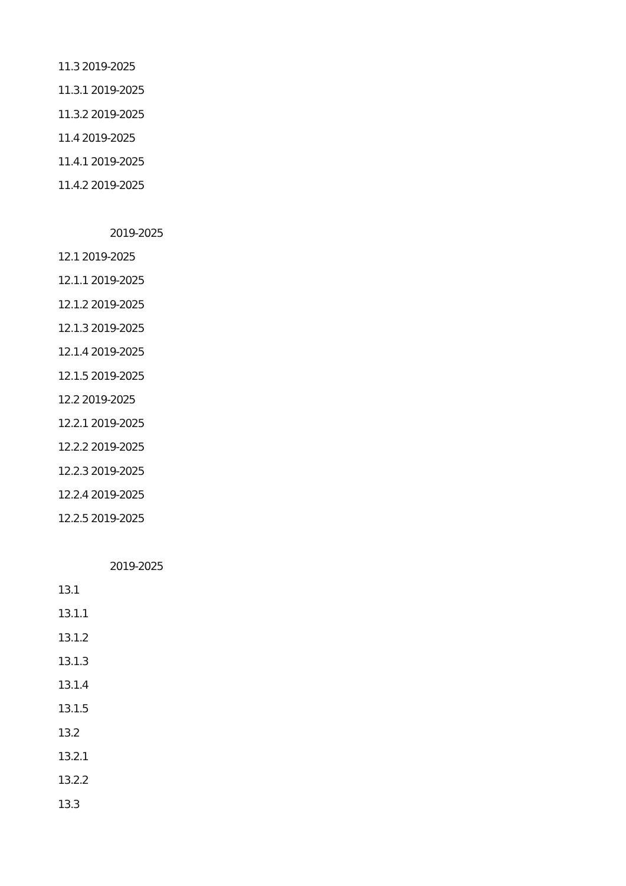11.3 2019-2025
11.3.1 2019-2025
11.3.2 2019-2025
11.4 2019-2025
11.4.1 2019-2025
11.4.2 2019-2025
2019-2025
12.1 2019-2025
12.1.1 2019-2025
12.1.2 2019-2025
12.1.3 2019-2025
12.1.4 2019-2025
12.1.5 2019-2025
12.2 2019-2025
12.2.1 2019-2025
12.2.2 2019-2025
12.2.3 2019-2025
12.2.4 2019-2025
12.2.5 2019-2025
2019-2025
13.1
13.1.1
13.1.2
13.1.3
13.1.4
13.1.5
13.2
13.2.1
13.2.2
13.3